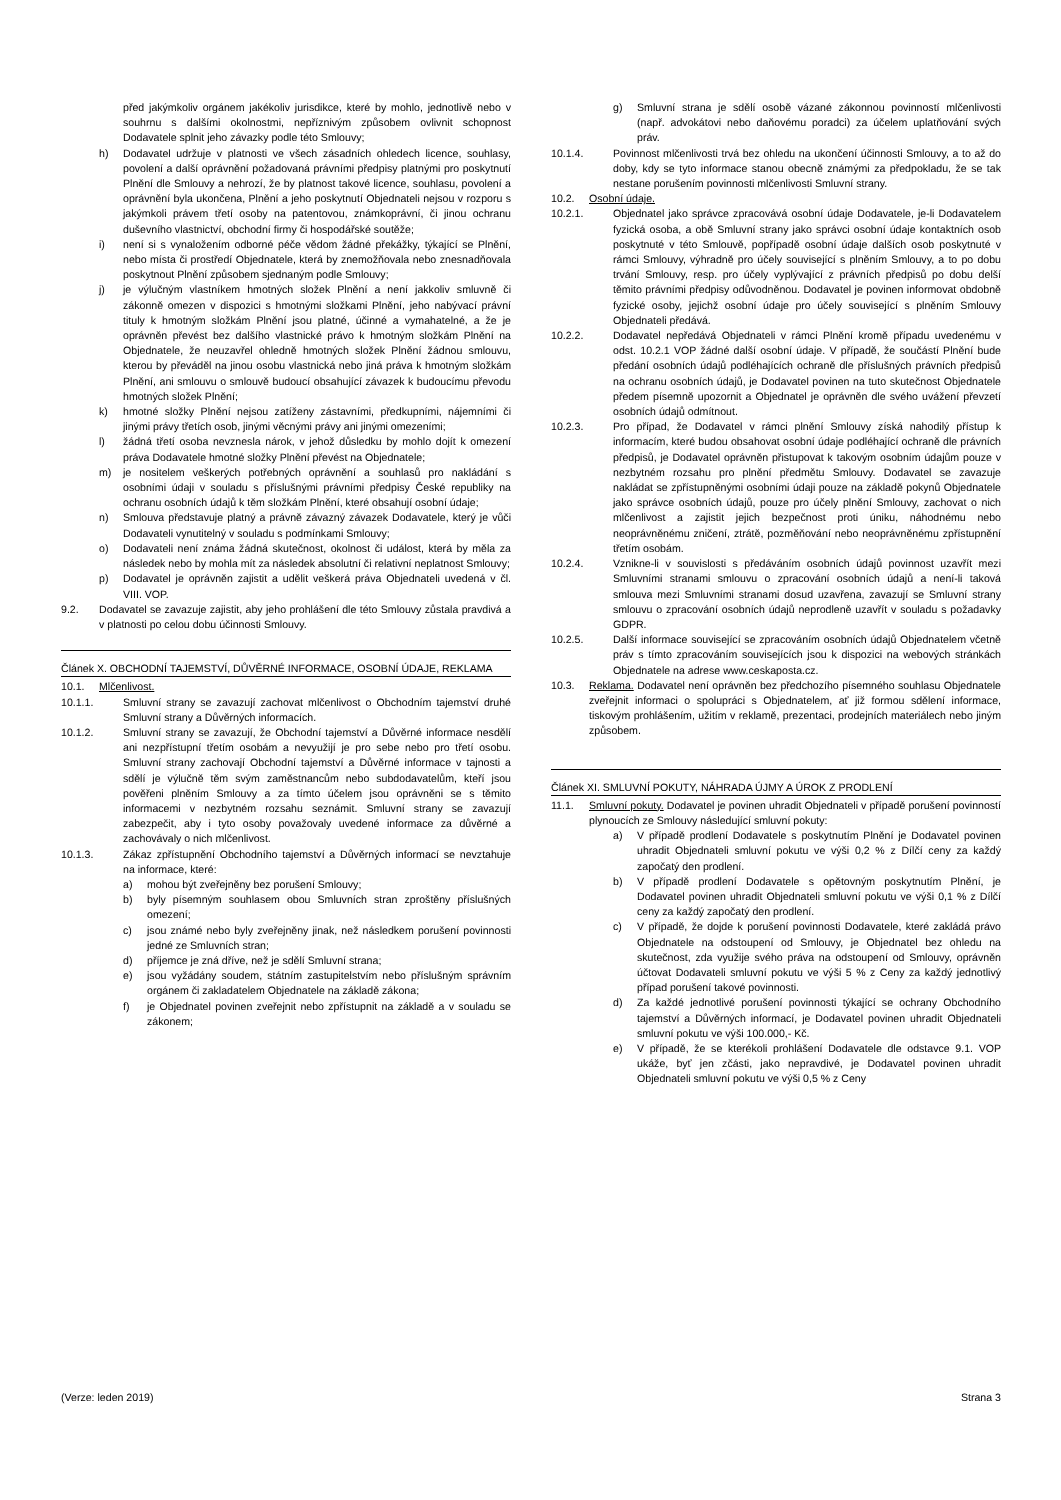před jakýmkoliv orgánem jakékoliv jurisdikce, které by mohlo, jednotlivě nebo v souhrnu s dalšími okolnostmi, nepříznivým způsobem ovlivnit schopnost Dodavatele splnit jeho závazky podle této Smlouvy;
h) Dodavatel udržuje v platnosti ve všech zásadních ohledech licence, souhlasy, povolení a další oprávnění požadovaná právními předpisy platnými pro poskytnutí Plnění dle Smlouvy a nehrozí, že by platnost takové licence, souhlasu, povolení a oprávnění byla ukončena, Plnění a jeho poskytnutí Objednateli nejsou v rozporu s jakýmkoli právem třetí osoby na patentovou, známkoprávní, či jinou ochranu duševního vlastnictví, obchodní firmy či hospodářské soutěže;
i) není si s vynaložením odborné péče vědom žádné překážky, týkající se Plnění, nebo místa či prostředí Objednatele, která by znemožňovala nebo znesnadňovala poskytnout Plnění způsobem sjednaným podle Smlouvy;
j) je výlučným vlastníkem hmotných složek Plnění a není jakkoliv smluvně či zákonně omezen v dispozici s hmotnými složkami Plnění, jeho nabývací právní tituly k hmotným složkám Plnění jsou platné, účinné a vymahatelné, a že je oprávněn převést bez dalšího vlastnické právo k hmotným složkám Plnění na Objednatele, že neuzavřel ohledně hmotných složek Plnění žádnou smlouvu, kterou by převáděl na jinou osobu vlastnická nebo jiná práva k hmotným složkám Plnění, ani smlouvu o smlouvě budoucí obsahující závazek k budoucímu převodu hmotných složek Plnění;
k) hmotné složky Plnění nejsou zatíženy zástavními, předkupními, nájemními či jinými právy třetích osob, jinými věcnými právy ani jinými omezeními;
l) žádná třetí osoba nevznesla nárok, v jehož důsledku by mohlo dojít k omezení práva Dodavatele hmotné složky Plnění převést na Objednatele;
m) je nositelem veškerých potřebných oprávnění a souhlasů pro nakládání s osobními údaji v souladu s příslušnými právními předpisy České republiky na ochranu osobních údajů k těm složkám Plnění, které obsahují osobní údaje;
n) Smlouva představuje platný a právně závazný závazek Dodavatele, který je vůči Dodavateli vynutitelný v souladu s podmínkami Smlouvy;
o) Dodavateli není známa žádná skutečnost, okolnost či událost, která by měla za následek nebo by mohla mít za následek absolutní či relativní neplatnost Smlouvy;
p) Dodavatel je oprávněn zajistit a udělit veškerá práva Objednateli uvedená v čl. VIII. VOP.
9.2. Dodavatel se zavazuje zajistit, aby jeho prohlášení dle této Smlouvy zůstala pravdivá a v platnosti po celou dobu účinnosti Smlouvy.
Článek X. OBCHODNÍ TAJEMSTVÍ, DŮVĚRNÉ INFORMACE, OSOBNÍ ÚDAJE, REKLAMA
10.1. Mlčenlivost.
10.1.1. Smluvní strany se zavazují zachovat mlčenlivost o Obchodním tajemství druhé Smluvní strany a Důvěrných informacích.
10.1.2. Smluvní strany se zavazují, že Obchodní tajemství a Důvěrné informace nesdělí ani nezpřístupní třetím osobám a nevyužijí je pro sebe nebo pro třetí osobu. Smluvní strany zachovají Obchodní tajemství a Důvěrné informace v tajnosti a sdělí je výlučně těm svým zaměstnancům nebo subdodavatelům, kteří jsou pověřeni plněním Smlouvy a za tímto účelem jsou oprávněni se s těmito informacemi v nezbytném rozsahu seznámit. Smluvní strany se zavazují zabezpečit, aby i tyto osoby považovaly uvedené informace za důvěrné a zachovávaly o nich mlčenlivost.
10.1.3. Zákaz zpřístupnění Obchodního tajemství a Důvěrných informací se nevztahuje na informace, které:
a) mohou být zveřejněny bez porušení Smlouvy;
b) byly písemným souhlasem obou Smluvních stran zproštěny příslušných omezení;
c) jsou známé nebo byly zveřejněny jinak, než následkem porušení povinnosti jedné ze Smluvních stran;
d) příjemce je zná dříve, než je sdělí Smluvní strana;
e) jsou vyžádány soudem, státním zastupitelstvím nebo příslušným správním orgánem či zakladatelem Objednatele na základě zákona;
f) je Objednatel povinen zveřejnit nebo zpřístupnit na základě a v souladu se zákonem;
g) Smluvní strana je sdělí osobě vázané zákonnou povinností mlčenlivosti (např. advokátovi nebo daňovému poradci) za účelem uplatňování svých práv.
10.1.4. Povinnost mlčenlivosti trvá bez ohledu na ukončení účinnosti Smlouvy, a to až do doby, kdy se tyto informace stanou obecně známými za předpokladu, že se tak nestane porušením povinnosti mlčenlivosti Smluvní strany.
10.2. Osobní údaje.
10.2.1. Objednatel jako správce zpracovává osobní údaje Dodavatele, je-li Dodavatelem fyzická osoba, a obě Smluvní strany jako správci osobní údaje kontaktních osob poskytnuté v této Smlouvě, popřípadě osobní údaje dalších osob poskytnuté v rámci Smlouvy, výhradně pro účely související s plněním Smlouvy, a to po dobu trvání Smlouvy, resp. pro účely vyplývající z právních předpisů po dobu delší těmito právními předpisy odůvodněnou. Dodavatel je povinen informovat obdobně fyzické osoby, jejichž osobní údaje pro účely související s plněním Smlouvy Objednateli předává.
10.2.2. Dodavatel nepředává Objednateli v rámci Plnění kromě případu uvedenému v odst. 10.2.1 VOP žádné další osobní údaje. V případě, že součástí Plnění bude předání osobních údajů podléhajících ochraně dle příslušných právních předpisů na ochranu osobních údajů, je Dodavatel povinen na tuto skutečnost Objednatele předem písemně upozornit a Objednatel je oprávněn dle svého uvážení převzetí osobních údajů odmítnout.
10.2.3. Pro případ, že Dodavatel v rámci plnění Smlouvy získá nahodilý přístup k informacím, které budou obsahovat osobní údaje podléhající ochraně dle právních předpisů, je Dodavatel oprávněn přistupovat k takovým osobním údajům pouze v nezbytném rozsahu pro plnění předmětu Smlouvy. Dodavatel se zavazuje nakládat se zpřístupněnými osobními údaji pouze na základě pokynů Objednatele jako správce osobních údajů, pouze pro účely plnění Smlouvy, zachovat o nich mlčenlivost a zajistit jejich bezpečnost proti úniku, náhodnému nebo neoprávněnému zničení, ztrátě, pozměňování nebo neoprávněnému zpřístupnění třetím osobám.
10.2.4. Vznikne-li v souvislosti s předáváním osobních údajů povinnost uzavřít mezi Smluvními stranami smlouvu o zpracování osobních údajů a není-li taková smlouva mezi Smluvními stranami dosud uzavřena, zavazují se Smluvní strany smlouvu o zpracování osobních údajů neprodleně uzavřít v souladu s požadavky GDPR.
10.2.5. Další informace související se zpracováním osobních údajů Objednatelem včetně práv s tímto zpracováním souvisejících jsou k dispozici na webových stránkách Objednatele na adrese www.ceskaposta.cz.
10.3. Reklama. Dodavatel není oprávněn bez předchozího písemného souhlasu Objednatele zveřejnit informaci o spolupráci s Objednatelem, ať již formou sdělení informace, tiskovým prohlášením, užitím v reklamě, prezentaci, prodejních materiálech nebo jiným způsobem.
Článek XI. SMLUVNÍ POKUTY, NÁHRADA ÚJMY A ÚROK Z PRODLENÍ
11.1. Smluvní pokuty. Dodavatel je povinen uhradit Objednateli v případě porušení povinností plynoucích ze Smlouvy následující smluvní pokuty:
a) V případě prodlení Dodavatele s poskytnutím Plnění je Dodavatel povinen uhradit Objednateli smluvní pokutu ve výši 0,2 % z Dílčí ceny za každý započatý den prodlení.
b) V případě prodlení Dodavatele s opětovným poskytnutím Plnění, je Dodavatel povinen uhradit Objednateli smluvní pokutu ve výši 0,1 % z Dílčí ceny za každý započatý den prodlení.
c) V případě, že dojde k porušení povinnosti Dodavatele, které zakládá právo Objednatele na odstoupení od Smlouvy, je Objednatel bez ohledu na skutečnost, zda využije svého práva na odstoupení od Smlouvy, oprávněn účtovat Dodavateli smluvní pokutu ve výši 5 % z Ceny za každý jednotlivý případ porušení takové povinnosti.
d) Za každé jednotlivé porušení povinnosti týkající se ochrany Obchodního tajemství a Důvěrných informací, je Dodavatel povinen uhradit Objednateli smluvní pokutu ve výši 100.000,- Kč.
e) V případě, že se kterékoli prohlášení Dodavatele dle odstavce 9.1. VOP ukáže, byť jen zčásti, jako nepravdivé, je Dodavatel povinen uhradit Objednateli smluvní pokutu ve výši 0,5 % z Ceny
(Verze: leden 2019) Strana 3